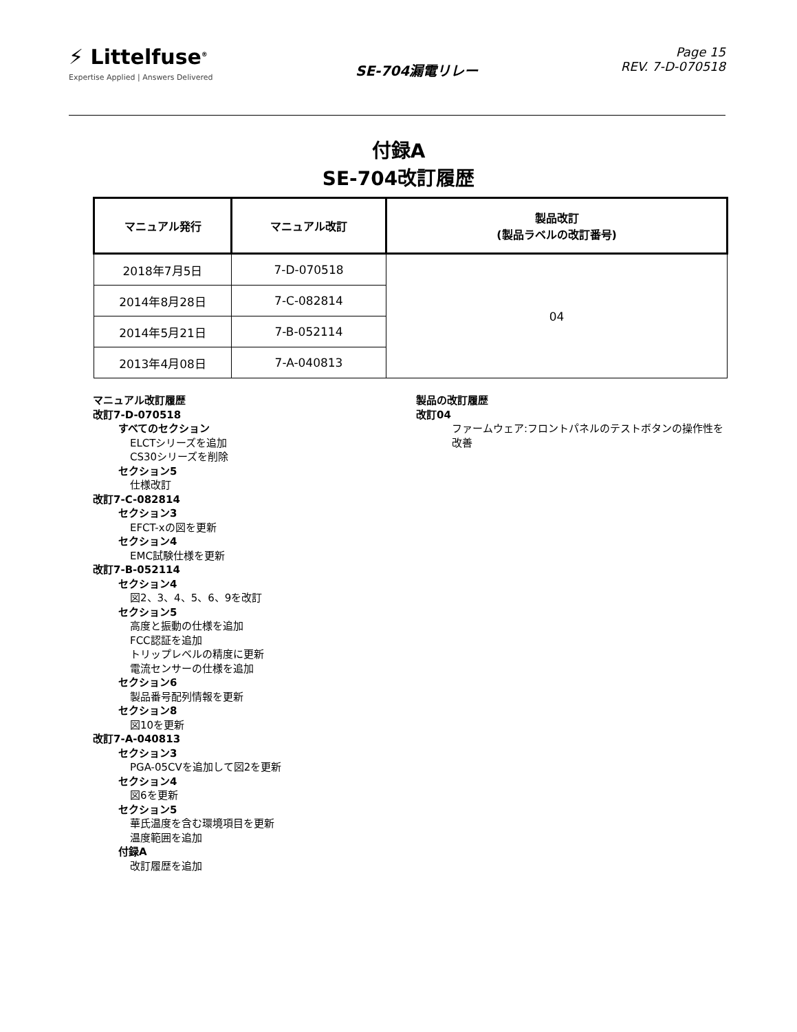⚡ Littelfuse<sup>®</sup>
Expertise Applied | Answers Delivered
SE-704漏電リレー
Page 15
REV. 7-D-070518
付録A
SE-704改訂履歴
| マニュアル発行 | マニュアル改訂 | 製品改訂 (製品ラベルの改訂番号) |
| --- | --- | --- |
| 2018年7月5日 | 7-D-070518 | 04 |
| 2014年8月28日 | 7-C-082814 | |
| 2014年5月21日 | 7-B-052114 | |
| 2013年4月08日 | 7-A-040813 | |
マニュアル改訂履歴
改訂7-D-070518
すべてのセクション
ELCTシリーズを追加
CS30シリーズを削除
セクション5
仕様改訂
改訂7-C-082814
セクション3
EFCT-xの図を更新
セクション4
EMC試験仕様を更新
改訂7-B-052114
セクション4
図2、3、4、5、6、9を改訂
セクション5
高度と振動の仕様を追加
FCC認証を追加
トリップレベルの精度に更新
電流センサーの仕様を追加
セクション6
製品番号配列情報を更新
セクション8
図10を更新
改訂7-A-040813
セクション3
PGA-05CVを追加して図2を更新
セクション4
図6を更新
セクション5
華氏温度を含む環境項目を更新
温度範囲を追加
付録A
改訂履歴を追加
製品の改訂履歴
改訂04
ファームウェア:フロントパネルのテストボタンの操作性を改善